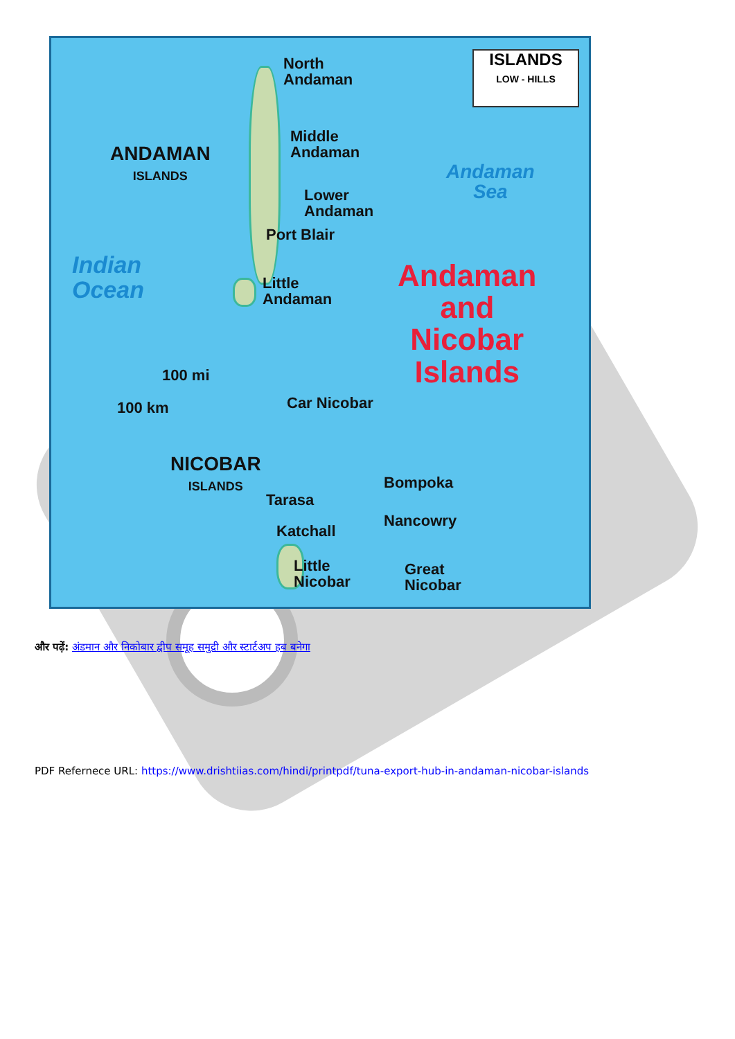ISLANDS
LOW - HILLS
North
Andaman
Middle
Andaman
Lower
Andaman
Port Blair
Little
Andaman
ANDAMAN
ISLANDS
NICOBAR
ISLANDS
Andaman
Sea
Indian
Ocean
Andaman
and
Nicobar
Islands
100 mi
100 km Car Nicobar
Bompoka
Tarasa
Nancowry
Katchall
Little
Nicobar
Great
Nicobar
और पढ़ें: अंडमान और निकोबार द्वीप समूह समुद्री और स्टार्टअप हब बनेगा
PDF Refernece URL: https://www.drishtiias.com/hindi/printpdf/tuna-export-hub-in-andaman-nicobar-islands